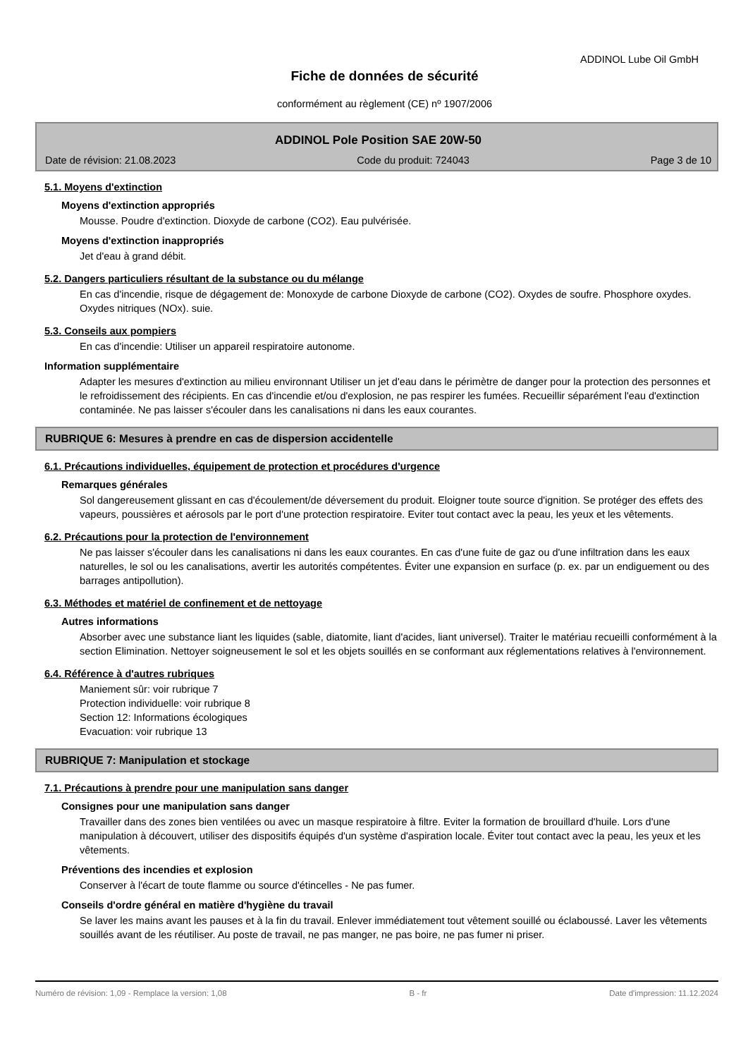ADDINOL Lube Oil GmbH
Fiche de données de sécurité
conformément au règlement (CE) nº 1907/2006
ADDINOL Pole Position SAE 20W-50
Date de révision: 21.08.2023 Code du produit: 724043 Page 3 de 10
5.1. Moyens d'extinction
Moyens d'extinction appropriés
Mousse. Poudre d'extinction. Dioxyde de carbone (CO2). Eau pulvérisée.
Moyens d'extinction inappropriés
Jet d'eau à grand débit.
5.2. Dangers particuliers résultant de la substance ou du mélange
En cas d'incendie, risque de dégagement de: Monoxyde de carbone Dioxyde de carbone (CO2). Oxydes de soufre. Phosphore oxydes. Oxydes nitriques (NOx). suie.
5.3. Conseils aux pompiers
En cas d'incendie: Utiliser un appareil respiratoire autonome.
Information supplémentaire
Adapter les mesures d'extinction au milieu environnant Utiliser un jet d'eau dans le périmètre de danger pour la protection des personnes et le refroidissement des récipients. En cas d'incendie et/ou d'explosion, ne pas respirer les fumées. Recueillir séparément l'eau d'extinction contaminée. Ne pas laisser s'écouler dans les canalisations ni dans les eaux courantes.
RUBRIQUE 6: Mesures à prendre en cas de dispersion accidentelle
6.1. Précautions individuelles, équipement de protection et procédures d'urgence
Remarques générales
Sol dangereusement glissant en cas d'écoulement/de déversement du produit. Eloigner toute source d'ignition. Se protéger des effets des vapeurs, poussières et aérosols par le port d'une protection respiratoire. Eviter tout contact avec la peau, les yeux et les vêtements.
6.2. Précautions pour la protection de l'environnement
Ne pas laisser s'écouler dans les canalisations ni dans les eaux courantes. En cas d'une fuite de gaz ou d'une infiltration dans les eaux naturelles, le sol ou les canalisations, avertir les autorités compétentes. Éviter une expansion en surface (p. ex. par un endiguement ou des barrages antipollution).
6.3. Méthodes et matériel de confinement et de nettoyage
Autres informations
Absorber avec une substance liant les liquides (sable, diatomite, liant d'acides, liant universel). Traiter le matériau recueilli conformément à la section Elimination. Nettoyer soigneusement le sol et les objets souillés en se conformant aux réglementations relatives à l'environnement.
6.4. Référence à d'autres rubriques
Maniement sûr: voir rubrique 7
Protection individuelle: voir rubrique 8
Section 12: Informations écologiques
Evacuation: voir rubrique 13
RUBRIQUE 7: Manipulation et stockage
7.1. Précautions à prendre pour une manipulation sans danger
Consignes pour une manipulation sans danger
Travailler dans des zones bien ventilées ou avec un masque respiratoire à filtre. Eviter la formation de brouillard d'huile. Lors d'une manipulation à découvert, utiliser des dispositifs équipés d'un système d'aspiration locale. Éviter tout contact avec la peau, les yeux et les vêtements.
Préventions des incendies et explosion
Conserver à l'écart de toute flamme ou source d'étincelles - Ne pas fumer.
Conseils d'ordre général en matière d'hygiène du travail
Se laver les mains avant les pauses et à la fin du travail. Enlever immédiatement tout vêtement souillé ou éclaboussé. Laver les vêtements souillés avant de les réutiliser. Au poste de travail, ne pas manger, ne pas boire, ne pas fumer ni priser.
Numéro de révision: 1,09 - Remplace la version: 1,08 B - fr Date d'impression: 11.12.2024